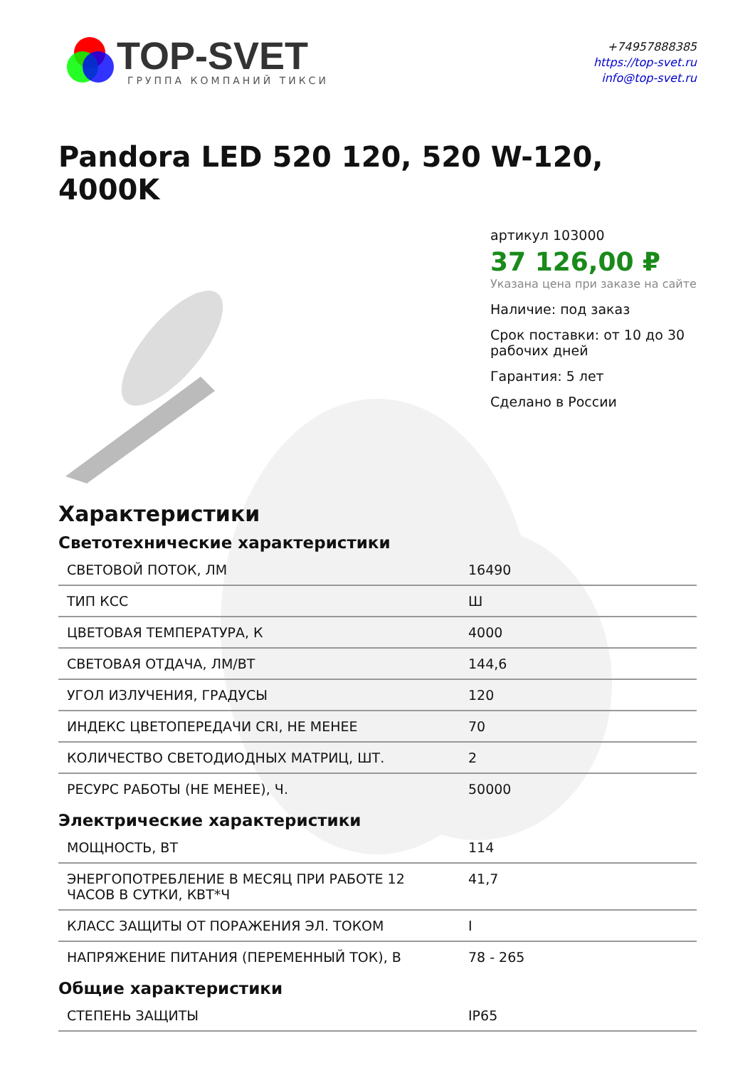TOP-SVET
ГРУППА КОМПАНИЙ ТИКСИ
+74957888385
https://top-svet.ru
info@top-svet.ru
Pandora LED 520 120, 520 W-120, 4000K
артикул 103000
37 126,00 ₽
Указана цена при заказе на сайте
Наличие: под заказ
Срок поставки: от 10 до 30 рабочих дней
Гарантия: 5 лет
Сделано в России
Характеристики
Светотехнические характеристики
| СВЕТОВОЙ ПОТОК, ЛМ | 16490 |
| ТИП КСС | Ш |
| ЦВЕТОВАЯ ТЕМПЕРАТУРА, К | 4000 |
| СВЕТОВАЯ ОТДАЧА, ЛМ/ВТ | 144,6 |
| УГОЛ ИЗЛУЧЕНИЯ, ГРАДУСЫ | 120 |
| ИНДЕКС ЦВЕТОПЕРЕДАЧИ CRI, НЕ МЕНЕЕ | 70 |
| КОЛИЧЕСТВО СВЕТОДИОДНЫХ МАТРИЦ, ШТ. | 2 |
| РЕСУРС РАБОТЫ (НЕ МЕНЕЕ), Ч. | 50000 |
Электрические характеристики
| МОЩНОСТЬ, ВТ | 114 |
| ЭНЕРГОПОТРЕБЛЕНИЕ В МЕСЯЦ ПРИ РАБОТЕ 12 ЧАСОВ В СУТКИ, КВТ*Ч | 41,7 |
| КЛАСС ЗАЩИТЫ ОТ ПОРАЖЕНИЯ ЭЛ. ТОКОМ | I |
| НАПРЯЖЕНИЕ ПИТАНИЯ (ПЕРЕМЕННЫЙ ТОК), В | 78 - 265 |
Общие характеристики
| СТЕПЕНЬ ЗАЩИТЫ | IP65 |